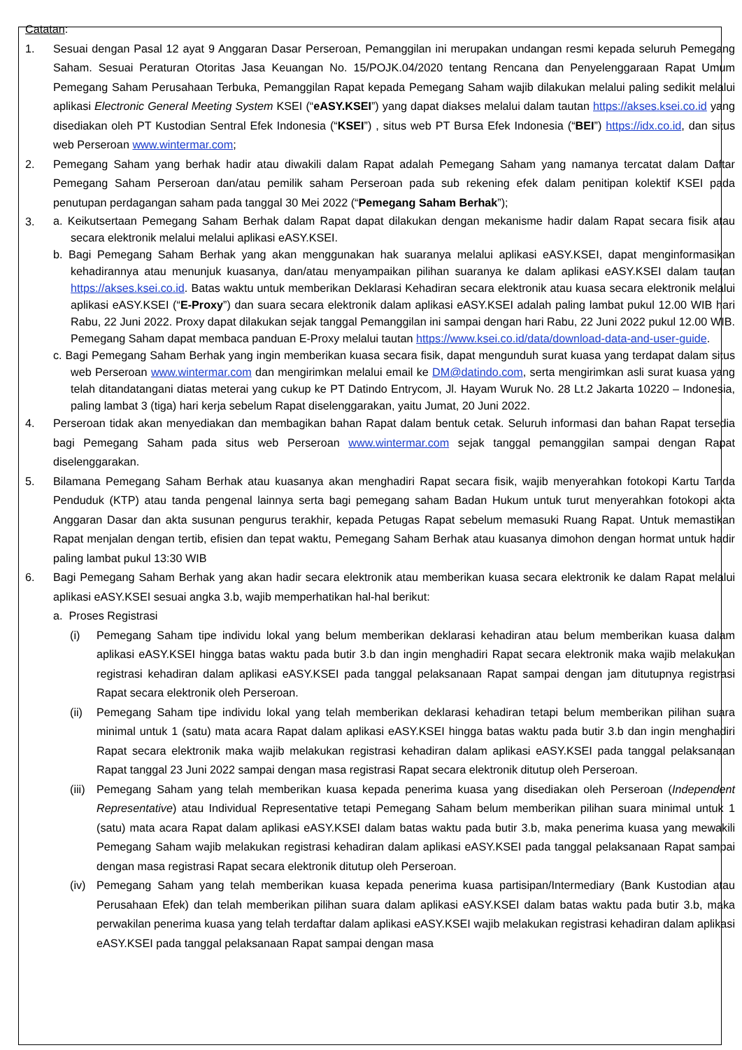Catatan:
1. Sesuai dengan Pasal 12 ayat 9 Anggaran Dasar Perseroan, Pemanggilan ini merupakan undangan resmi kepada seluruh Pemegang Saham. Sesuai Peraturan Otoritas Jasa Keuangan No. 15/POJK.04/2020 tentang Rencana dan Penyelenggaraan Rapat Umum Pemegang Saham Perusahaan Terbuka, Pemanggilan Rapat kepada Pemegang Saham wajib dilakukan melalui paling sedikit melalui aplikasi Electronic General Meeting System KSEI (“eASY.KSEI”) yang dapat diakses melalui dalam tautan https://akses.ksei.co.id yang disediakan oleh PT Kustodian Sentral Efek Indonesia (“KSEI”) , situs web PT Bursa Efek Indonesia (“BEI”) https://idx.co.id, dan situs web Perseroan www.wintermar.com;
2. Pemegang Saham yang berhak hadir atau diwakili dalam Rapat adalah Pemegang Saham yang namanya tercatat dalam Daftar Pemegang Saham Perseroan dan/atau pemilik saham Perseroan pada sub rekening efek dalam penitipan kolektif KSEI pada penutupan perdagangan saham pada tanggal 30 Mei 2022 (“Pemegang Saham Berhak”);
3.
a. Keikutsertaan Pemegang Saham Berhak dalam Rapat dapat dilakukan dengan mekanisme hadir dalam Rapat secara fisik atau secara elektronik melalui melalui aplikasi eASY.KSEI.
b. Bagi Pemegang Saham Berhak yang akan menggunakan hak suaranya melalui aplikasi eASY.KSEI, dapat menginformasikan kehadirannya atau menunjuk kuasanya, dan/atau menyampaikan pilihan suaranya ke dalam aplikasi eASY.KSEI dalam tautan https://akses.ksei.co.id. Batas waktu untuk memberikan Deklarasi Kehadiran secara elektronik atau kuasa secara elektronik melalui aplikasi eASY.KSEI (“E-Proxy”) dan suara secara elektronik dalam aplikasi eASY.KSEI adalah paling lambat pukul 12.00 WIB hari Rabu, 22 Juni 2022. Proxy dapat dilakukan sejak tanggal Pemanggilan ini sampai dengan hari Rabu, 22 Juni 2022 pukul 12.00 WIB. Pemegang Saham dapat membaca panduan E-Proxy melalui tautan https://www.ksei.co.id/data/download-data-and-user-guide.
c. Bagi Pemegang Saham Berhak yang ingin memberikan kuasa secara fisik, dapat mengunduh surat kuasa yang terdapat dalam situs web Perseroan www.wintermar.com dan mengirimkan melalui email ke DM@datindo.com, serta mengirimkan asli surat kuasa yang telah ditandatangani diatas meterai yang cukup ke PT Datindo Entrycom, Jl. Hayam Wuruk No. 28 Lt.2 Jakarta 10220 – Indonesia, paling lambat 3 (tiga) hari kerja sebelum Rapat diselenggarakan, yaitu Jumat, 20 Juni 2022.
4. Perseroan tidak akan menyediakan dan membagikan bahan Rapat dalam bentuk cetak. Seluruh informasi dan bahan Rapat tersedia bagi Pemegang Saham pada situs web Perseroan www.wintermar.com sejak tanggal pemanggilan sampai dengan Rapat diselenggarakan.
5. Bilamana Pemegang Saham Berhak atau kuasanya akan menghadiri Rapat secara fisik, wajib menyerahkan fotokopi Kartu Tanda Penduduk (KTP) atau tanda pengenal lainnya serta bagi pemegang saham Badan Hukum untuk turut menyerahkan fotokopi akta Anggaran Dasar dan akta susunan pengurus terakhir, kepada Petugas Rapat sebelum memasuki Ruang Rapat. Untuk memastikan Rapat menjalan dengan tertib, efisien dan tepat waktu, Pemegang Saham Berhak atau kuasanya dimohon dengan hormat untuk hadir paling lambat pukul 13:30 WIB
6. Bagi Pemegang Saham Berhak yang akan hadir secara elektronik atau memberikan kuasa secara elektronik ke dalam Rapat melalui aplikasi eASY.KSEI sesuai angka 3.b, wajib memperhatikan hal-hal berikut:
a. Proses Registrasi
(i) Pemegang Saham tipe individu lokal yang belum memberikan deklarasi kehadiran atau belum memberikan kuasa dalam aplikasi eASY.KSEI hingga batas waktu pada butir 3.b dan ingin menghadiri Rapat secara elektronik maka wajib melakukan registrasi kehadiran dalam aplikasi eASY.KSEI pada tanggal pelaksanaan Rapat sampai dengan jam ditutupnya registrasi Rapat secara elektronik oleh Perseroan.
(ii) Pemegang Saham tipe individu lokal yang telah memberikan deklarasi kehadiran tetapi belum memberikan pilihan suara minimal untuk 1 (satu) mata acara Rapat dalam aplikasi eASY.KSEI hingga batas waktu pada butir 3.b dan ingin menghadiri Rapat secara elektronik maka wajib melakukan registrasi kehadiran dalam aplikasi eASY.KSEI pada tanggal pelaksanaan Rapat tanggal 23 Juni 2022 sampai dengan masa registrasi Rapat secara elektronik ditutup oleh Perseroan.
(iii) Pemegang Saham yang telah memberikan kuasa kepada penerima kuasa yang disediakan oleh Perseroan (Independent Representative) atau Individual Representative tetapi Pemegang Saham belum memberikan pilihan suara minimal untuk 1 (satu) mata acara Rapat dalam aplikasi eASY.KSEI dalam batas waktu pada butir 3.b, maka penerima kuasa yang mewakili Pemegang Saham wajib melakukan registrasi kehadiran dalam aplikasi eASY.KSEI pada tanggal pelaksanaan Rapat sampai dengan masa registrasi Rapat secara elektronik ditutup oleh Perseroan.
(iv) Pemegang Saham yang telah memberikan kuasa kepada penerima kuasa partisipan/Intermediary (Bank Kustodian atau Perusahaan Efek) dan telah memberikan pilihan suara dalam aplikasi eASY.KSEI dalam batas waktu pada butir 3.b, maka perwakilan penerima kuasa yang telah terdaftar dalam aplikasi eASY.KSEI wajib melakukan registrasi kehadiran dalam aplikasi eASY.KSEI pada tanggal pelaksanaan Rapat sampai dengan masa